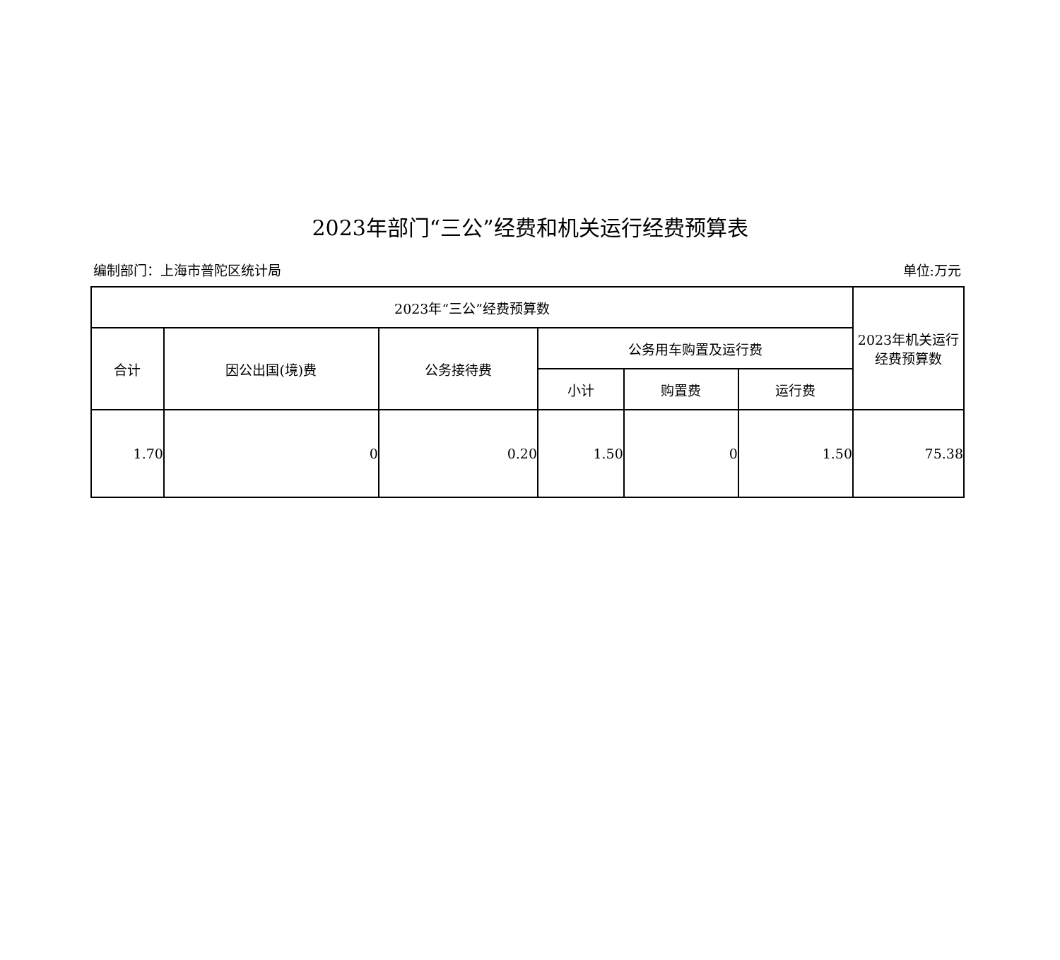2023年部门“三公”经费和机关运行经费预算表
编制部门：上海市普陀区统计局 单位:万元
| 2023年“三公”经费预算数 | | | | | | 2023年机关运行 经费预算数 |
| --- | --- | --- | --- | --- | --- | --- |
| 合计 | 因公出国(境)费 | 公务接待费 | 公务用车购置及运行费 | | | |
| | | | 小计 | 购置费 | 运行费 | |
| 1.70 | 0 | 0.20 | 1.50 | 0 | 1.50 | 75.38 |